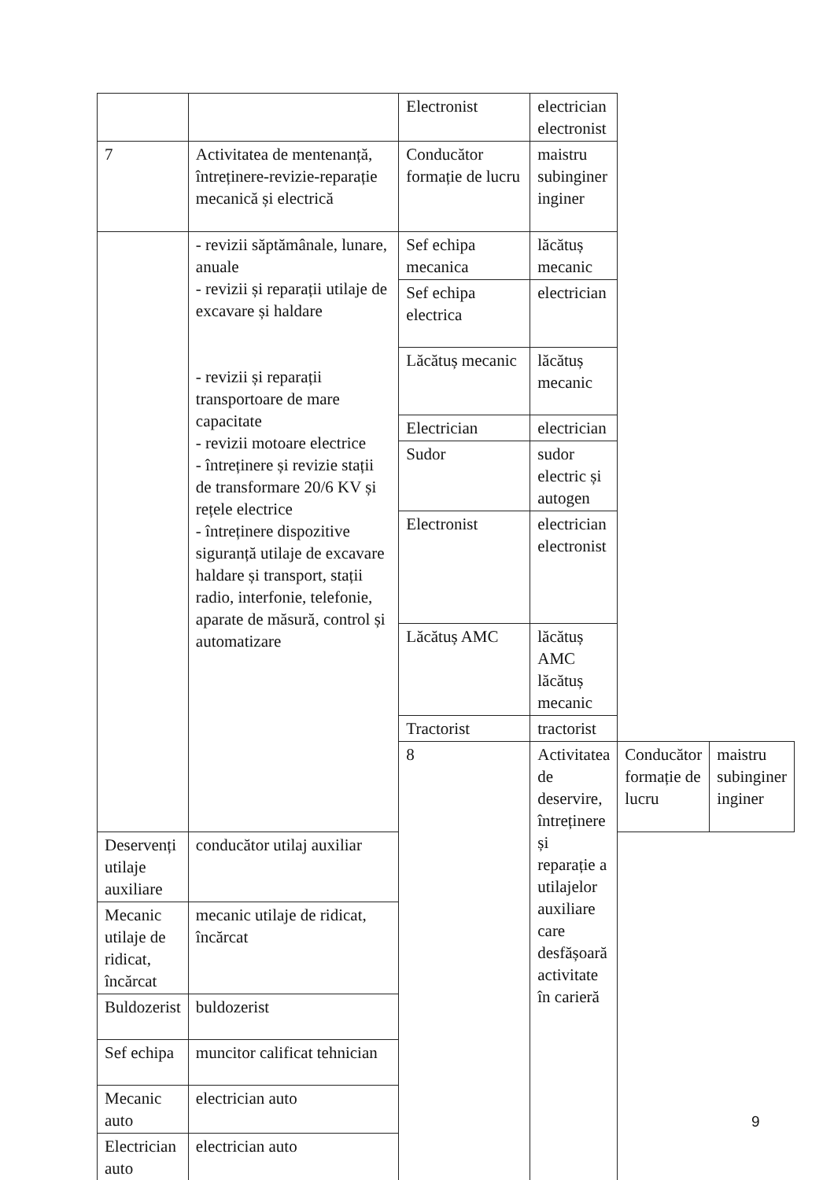| | | Electronist | electrician electronist | | |
| 7 | Activitatea de mentenanță, întreținere-revizie-reparație mecanică și electrică | Conducător formație de lucru | maistru subinginer inginer | | |
| | - revizii săptămânale, lunare, anuale - revizii și reparații utilaje de excavare și haldare - revizii și reparații transportoare de mare capacitate - revizii motoare electrice - întreținere și revizie stații de transformare 20/6 KV și rețele electrice - întreținere dispozitive siguranță utilaje de excavare haldare și transport, stații radio, interfonie, telefonie, aparate de măsură, control și automatizare | Sef echipa mecanica | lăcătuș mecanic | | |
| | | Sef echipa electrica | electrician | | |
| | | Lăcătuș mecanic | lăcătuș mecanic | | |
| | | Electrician | electrician | | |
| | | Sudor | sudor electric și autogen | | |
| | | Electronist | electrician electronist | | |
| | | Lăcătuș AMC | lăcătuș AMC lăcătuș mecanic | | |
| | | Tractorist | tractorist | | |
| | | 8 | Activitatea de deservire, întreținere și reparație a utilajelor auxiliare care desfășoară activitate în carieră | Conducător formație de lucru | maistru subinginer inginer |
| Deservenți utilaje auxiliare | conducător utilaj auxiliar | | | | |
| Mecanic utilaje de ridicat, încărcat | mecanic utilaje de ridicat, încărcat | | | | |
| Buldozerist | buldozerist | | | | |
| Sef echipa | muncitor calificat tehnician | | | | |
| Mecanic auto | electrician auto | | | | |
| Electrician auto | electrician auto | | | | |
9